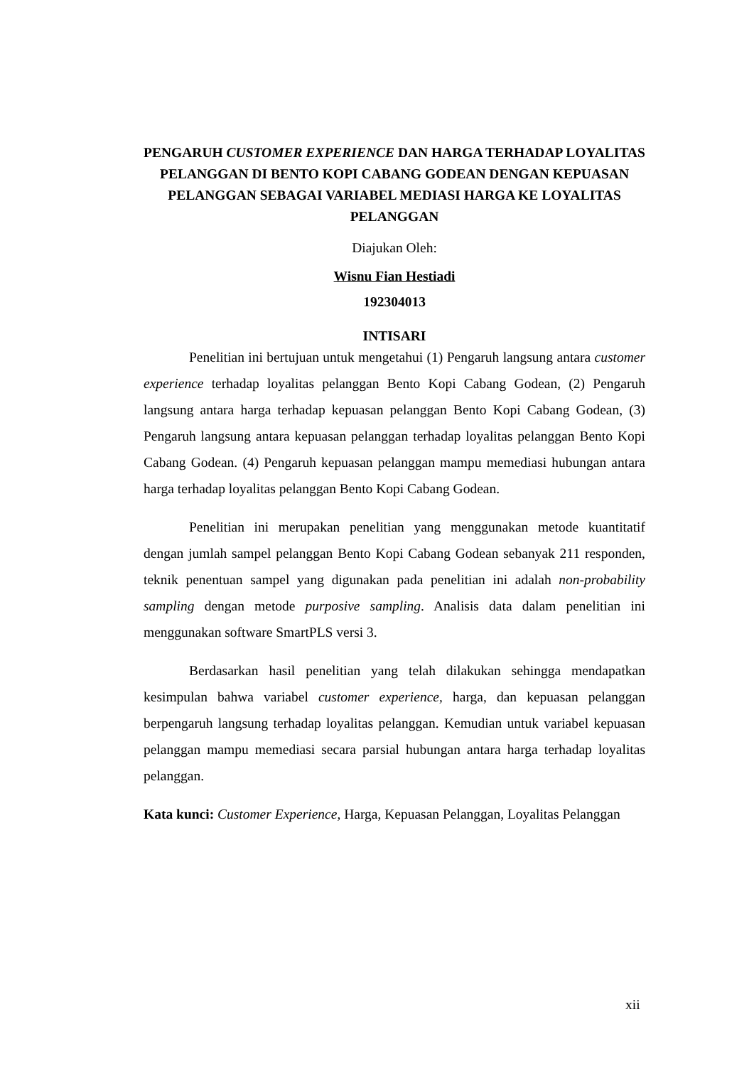PENGARUH CUSTOMER EXPERIENCE DAN HARGA TERHADAP LOYALITAS PELANGGAN DI BENTO KOPI CABANG GODEAN DENGAN KEPUASAN PELANGGAN SEBAGAI VARIABEL MEDIASI HARGA KE LOYALITAS PELANGGAN
Diajukan Oleh:
Wisnu Fian Hestiadi
192304013
INTISARI
Penelitian ini bertujuan untuk mengetahui (1) Pengaruh langsung antara customer experience terhadap loyalitas pelanggan Bento Kopi Cabang Godean, (2) Pengaruh langsung antara harga terhadap kepuasan pelanggan Bento Kopi Cabang Godean, (3) Pengaruh langsung antara kepuasan pelanggan terhadap loyalitas pelanggan Bento Kopi Cabang Godean. (4) Pengaruh kepuasan pelanggan mampu memediasi hubungan antara harga terhadap loyalitas pelanggan Bento Kopi Cabang Godean.
Penelitian ini merupakan penelitian yang menggunakan metode kuantitatif dengan jumlah sampel pelanggan Bento Kopi Cabang Godean sebanyak 211 responden, teknik penentuan sampel yang digunakan pada penelitian ini adalah non-probability sampling dengan metode purposive sampling. Analisis data dalam penelitian ini menggunakan software SmartPLS versi 3.
Berdasarkan hasil penelitian yang telah dilakukan sehingga mendapatkan kesimpulan bahwa variabel customer experience, harga, dan kepuasan pelanggan berpengaruh langsung terhadap loyalitas pelanggan. Kemudian untuk variabel kepuasan pelanggan mampu memediasi secara parsial hubungan antara harga terhadap loyalitas pelanggan.
Kata kunci: Customer Experience, Harga, Kepuasan Pelanggan, Loyalitas Pelanggan
xii